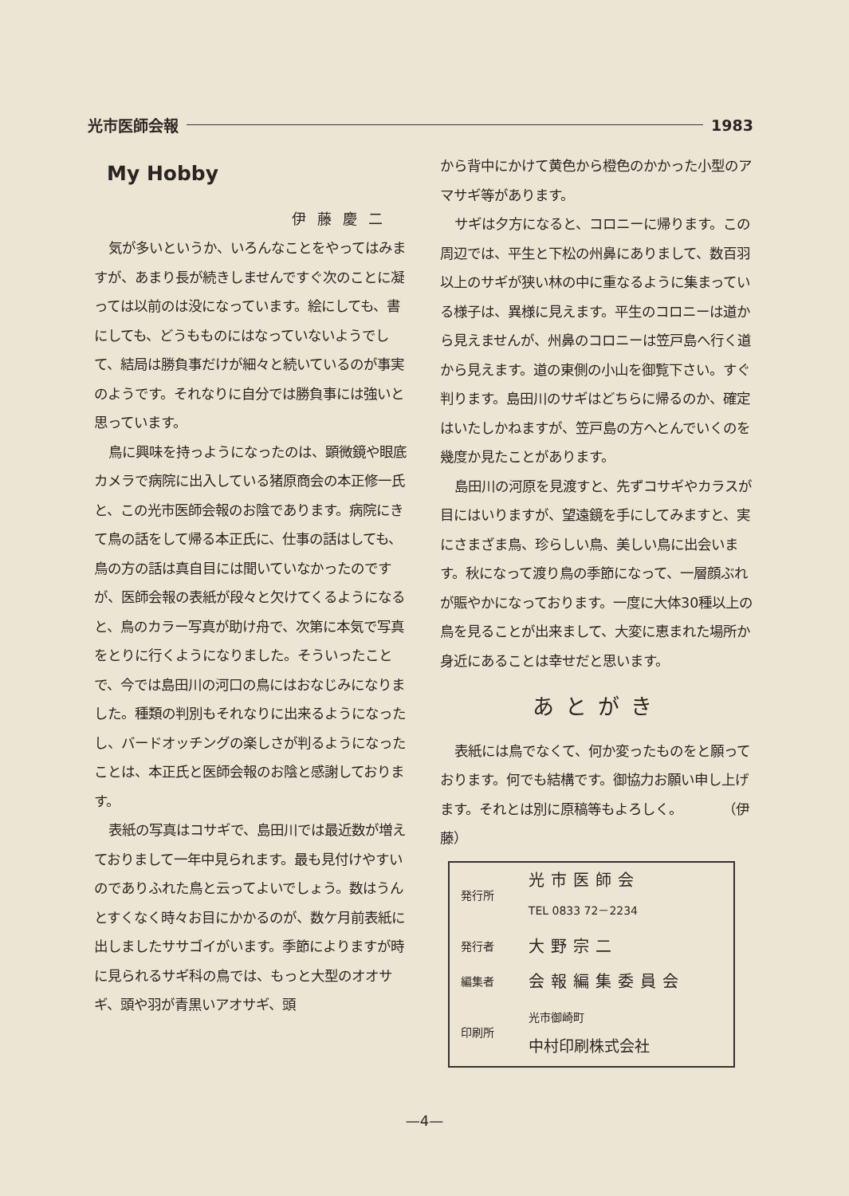光市医師会報 1983
My Hobby
伊藤慶二
気が多いというか、いろんなことをやってはみますが、あまり長が続きしませんですぐ次のことに凝っては以前のは没になっています。絵にしても、書にしても、どうもものにはなっていないようでして、結局は勝負事だけが細々と続いているのが事実のようです。それなりに自分では勝負事には強いと思っています。
鳥に興味を持っようになったのは、顕微鏡や眼底カメラで病院に出入している猪原商会の本正修一氏と、この光市医師会報のお陰であります。病院にきて鳥の話をして帰る本正氏に、仕事の話はしても、鳥の方の話は真自目には聞いていなかったのですが、医師会報の表紙が段々と欠けてくるようになると、鳥のカラー写真が助け舟で、次第に本気で写真をとりに行くようになりました。そういったことで、今では島田川の河口の鳥にはおなじみになりました。種類の判別もそれなりに出来るようになったし、バードオッチングの楽しさが判るようになったことは、本正氏と医師会報のお陰と感謝しております。
表紙の写真はコサギで、島田川では最近数が増えておりまして一年中見られます。最も見付けやすいのでありふれた鳥と云ってよいでしょう。数はうんとすくなく時々お目にかかるのが、数ケ月前表紙に出しましたササゴイがいます。季節によりますが時に見られるサギ科の鳥では、もっと大型のオオサギ、頭や羽が青黒いアオサギ、頭
から背中にかけて黄色から橙色のかかった小型のアマサギ等があります。
サギは夕方になると、コロニーに帰ります。この周辺では、平生と下松の州鼻にありまして、数百羽以上のサギが狭い林の中に重なるように集まっている様子は、異様に見えます。平生のコロニーは道から見えませんが、州鼻のコロニーは笠戸島へ行く道から見えます。道の東側の小山を御覧下さい。すぐ判ります。島田川のサギはどちらに帰るのか、確定はいたしかねますが、笠戸島の方へとんでいくのを幾度か見たことがあります。
島田川の河原を見渡すと、先ずコサギやカラスが目にはいりますが、望遠鏡を手にしてみますと、実にさまざま鳥、珍らしい鳥、美しい鳥に出会います。秋になって渡り鳥の季節になって、一層顔ぶれが賑やかになっております。一度に大体30種以上の鳥を見ることが出来まして、大変に恵まれた場所か身近にあることは幸せだと思います。
あとがき
表紙には鳥でなくて、何か変ったものをと願っております。何でも結構です。御協力お願い申し上げます。それとは別に原稿等もよろしく。　　　　（伊藤）
| 発行所 | 光市医師会 TEL 0833 72－2234 |
| 発行者 | 大野宗二 |
| 編集者 | 会報編集委員会 |
| 印刷所 | 光市御崎町 中村印刷株式会社 |
—4—